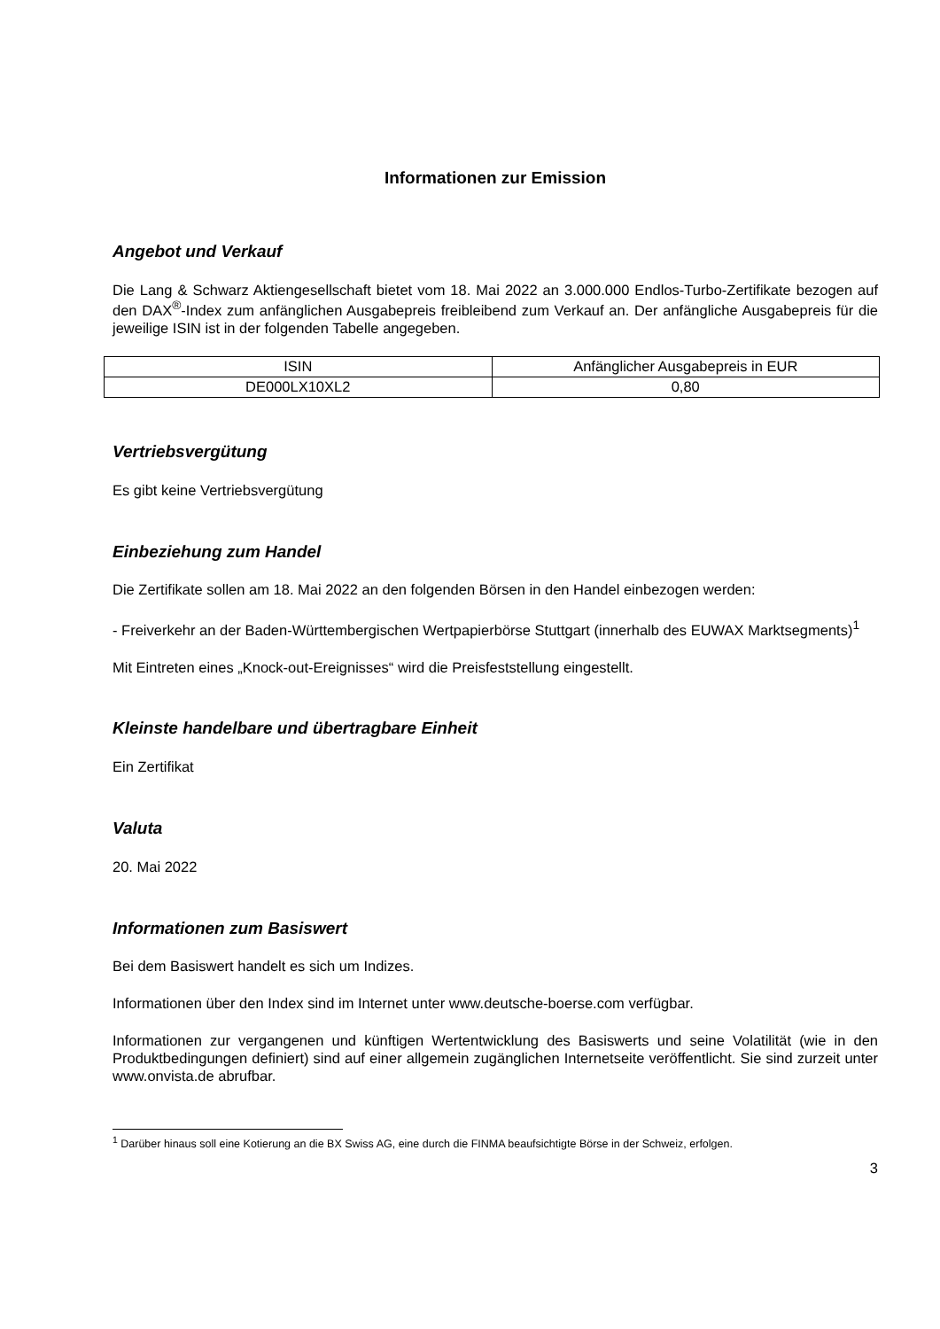Informationen zur Emission
Angebot und Verkauf
Die Lang & Schwarz Aktiengesellschaft bietet vom 18. Mai 2022 an 3.000.000 Endlos-Turbo-Zertifikate bezogen auf den DAX<sup>®</sup>-Index zum anfänglichen Ausgabepreis freibleibend zum Verkauf an. Der anfängliche Ausgabepreis für die jeweilige ISIN ist in der folgenden Tabelle angegeben.
| ISIN | Anfänglicher Ausgabepreis in EUR |
| --- | --- |
| DE000LX10XL2 | 0,80 |
Vertriebsvergütung
Es gibt keine Vertriebsvergütung
Einbeziehung zum Handel
Die Zertifikate sollen am 18. Mai 2022 an den folgenden Börsen in den Handel einbezogen werden:
- Freiverkehr an der Baden-Württembergischen Wertpapierbörse Stuttgart (innerhalb des EUWAX Marktsegments)<sup>1</sup>
Mit Eintreten eines „Knock-out-Ereignisses“ wird die Preisfeststellung eingestellt.
Kleinste handelbare und übertragbare Einheit
Ein Zertifikat
Valuta
20. Mai 2022
Informationen zum Basiswert
Bei dem Basiswert handelt es sich um Indizes.
Informationen über den Index sind im Internet unter www.deutsche-boerse.com verfügbar.
Informationen zur vergangenen und künftigen Wertentwicklung des Basiswerts und seine Volatilität (wie in den Produktbedingungen definiert) sind auf einer allgemein zugänglichen Internetseite veröffentlicht. Sie sind zurzeit unter www.onvista.de abrufbar.
<sup>1</sup> Darüber hinaus soll eine Kotierung an die BX Swiss AG, eine durch die FINMA beaufsichtigte Börse in der Schweiz, erfolgen.
3